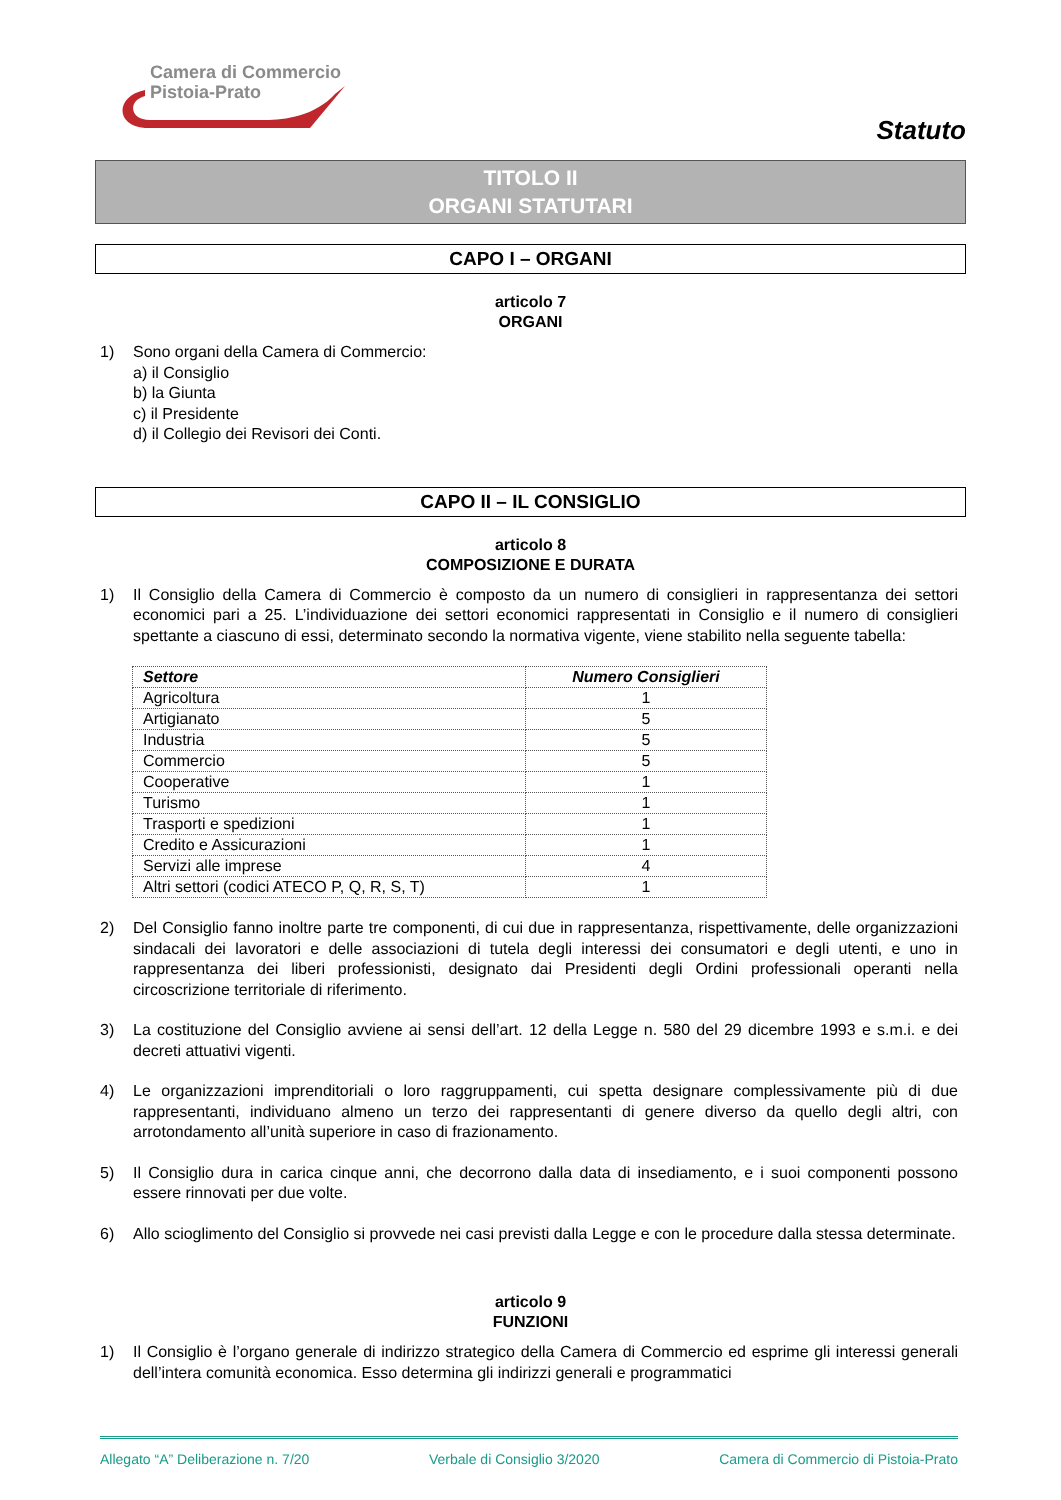Camera di Commercio
Pistoia-Prato
Statuto
TITOLO II
ORGANI STATUTARI
CAPO I – ORGANI
articolo 7
ORGANI
1) Sono organi della Camera di Commercio:
a) il Consiglio
b) la Giunta
c) il Presidente
d) il Collegio dei Revisori dei Conti.
CAPO II – IL CONSIGLIO
articolo 8
COMPOSIZIONE E DURATA
1) Il Consiglio della Camera di Commercio è composto da un numero di consiglieri in rappresentanza dei settori economici pari a 25. L’individuazione dei settori economici rappresentati in Consiglio e il numero di consiglieri spettante a ciascuno di essi, determinato secondo la normativa vigente, viene stabilito nella seguente tabella:
| Settore | Numero Consiglieri |
| --- | --- |
| Agricoltura | 1 |
| Artigianato | 5 |
| Industria | 5 |
| Commercio | 5 |
| Cooperative | 1 |
| Turismo | 1 |
| Trasporti e spedizioni | 1 |
| Credito e Assicurazioni | 1 |
| Servizi alle imprese | 4 |
| Altri settori (codici ATECO P, Q, R, S, T) | 1 |
2) Del Consiglio fanno inoltre parte tre componenti, di cui due in rappresentanza, rispettivamente, delle organizzazioni sindacali dei lavoratori e delle associazioni di tutela degli interessi dei consumatori e degli utenti, e uno in rappresentanza dei liberi professionisti, designato dai Presidenti degli Ordini professionali operanti nella circoscrizione territoriale di riferimento.
3) La costituzione del Consiglio avviene ai sensi dell’art. 12 della Legge n. 580 del 29 dicembre 1993 e s.m.i. e dei decreti attuativi vigenti.
4) Le organizzazioni imprenditoriali o loro raggruppamenti, cui spetta designare complessivamente più di due rappresentanti, individuano almeno un terzo dei rappresentanti di genere diverso da quello degli altri, con arrotondamento all’unità superiore in caso di frazionamento.
5) Il Consiglio dura in carica cinque anni, che decorrono dalla data di insediamento, e i suoi componenti possono essere rinnovati per due volte.
6) Allo scioglimento del Consiglio si provvede nei casi previsti dalla Legge e con le procedure dalla stessa determinate.
articolo 9
FUNZIONI
1) Il Consiglio è l’organo generale di indirizzo strategico della Camera di Commercio ed esprime gli interessi generali dell’intera comunità economica. Esso determina gli indirizzi generali e programmatici
Allegato “A” Deliberazione n. 7/20 Verbale di Consiglio 3/2020 Camera di Commercio di Pistoia-Prato